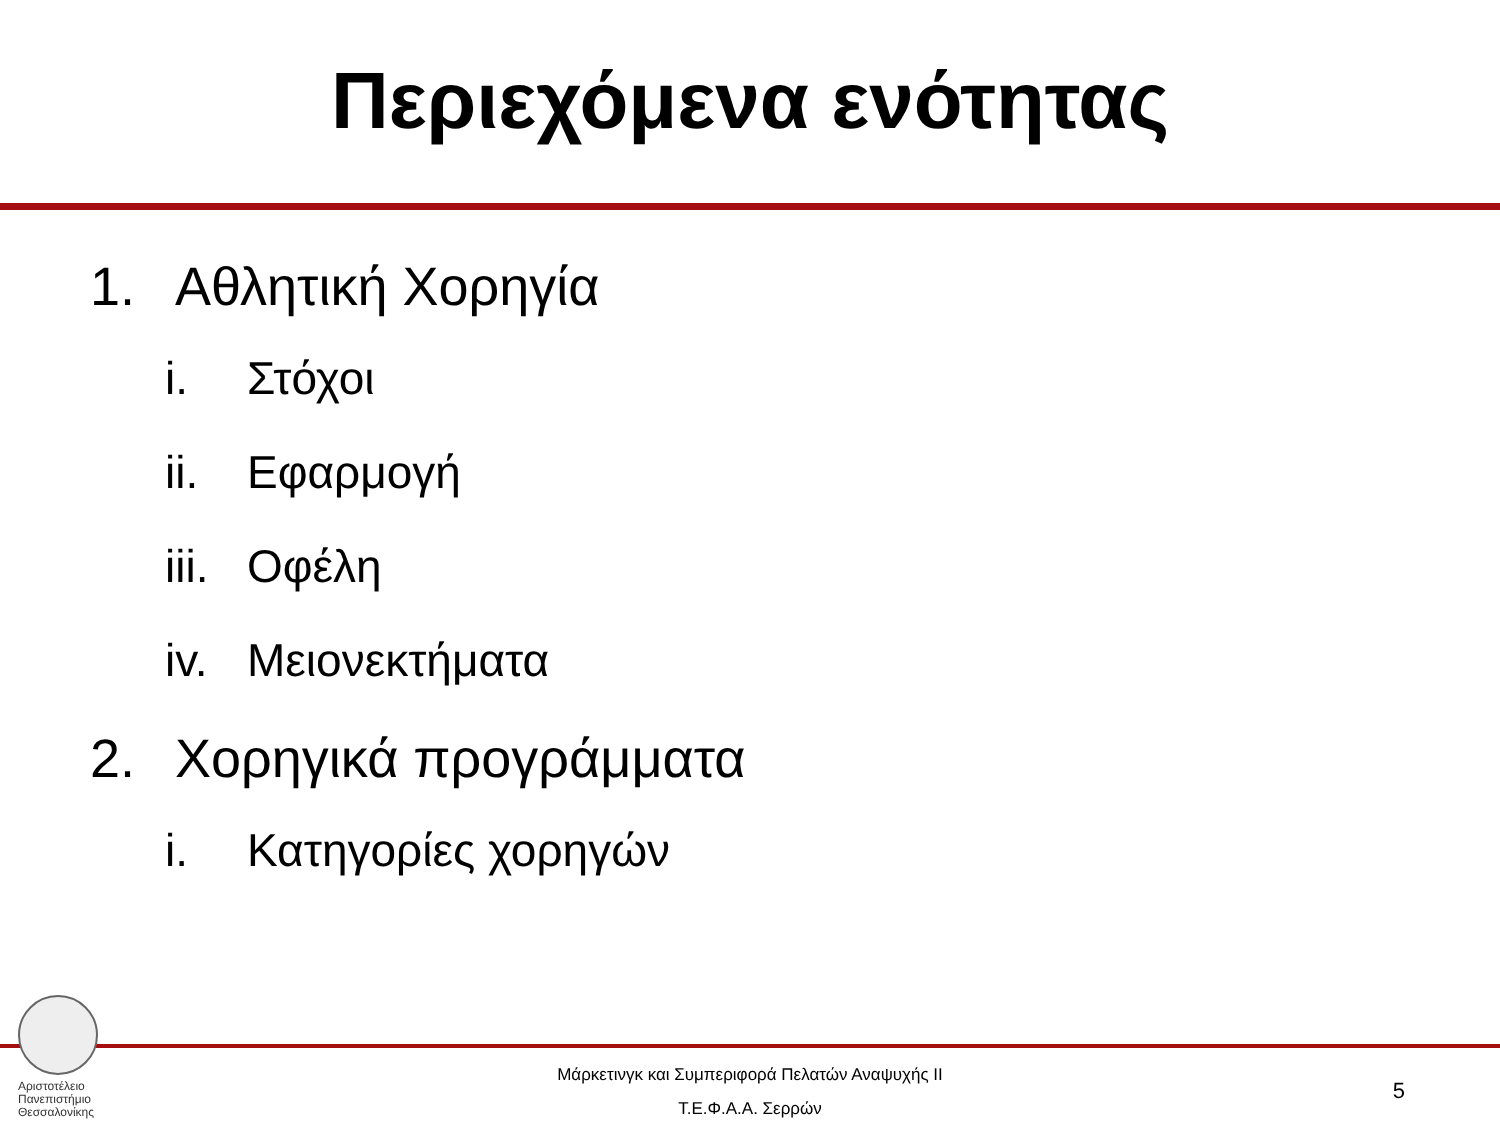Περιεχόμενα ενότητας
1. Αθλητική Χορηγία
i. Στόχοι
ii. Εφαρμογή
iii. Οφέλη
iv. Μειονεκτήματα
2. Χορηγικά προγράμματα
i. Κατηγορίες χορηγών
Αριστοτέλειο
Πανεπιστήμιο
Θεσσαλονίκης
Μάρκετινγκ και Συμπεριφορά Πελατών Αναψυχής ΙΙ
Τ.Ε.Φ.Α.Α. Σερρών
5